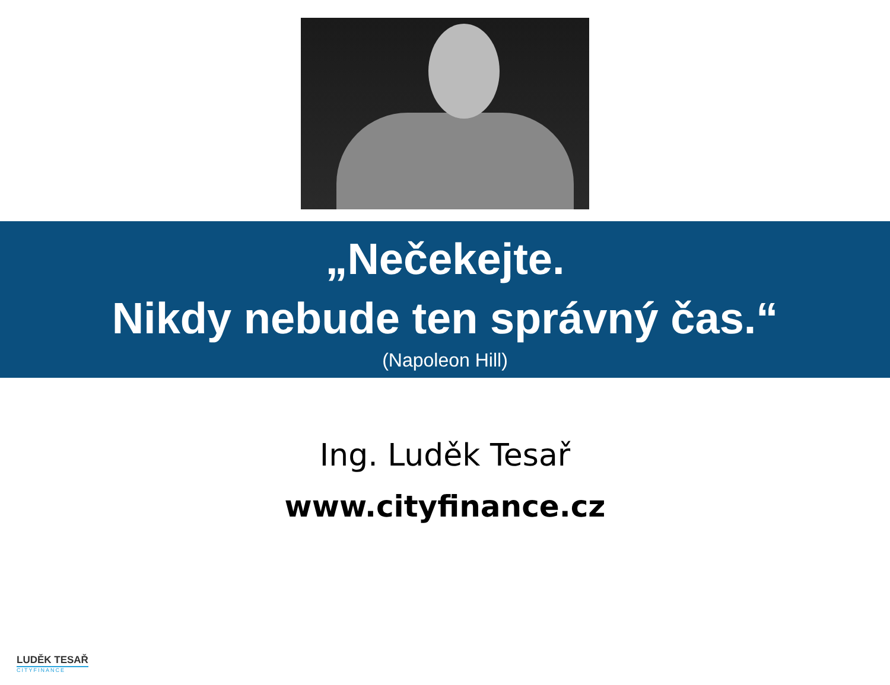„Nečekejte.
Nikdy nebude ten správný čas.“
(Napoleon Hill)
Ing. Luděk Tesař
www.cityfinance.cz
LUDĚK TESAŘ
CITYFINANCE